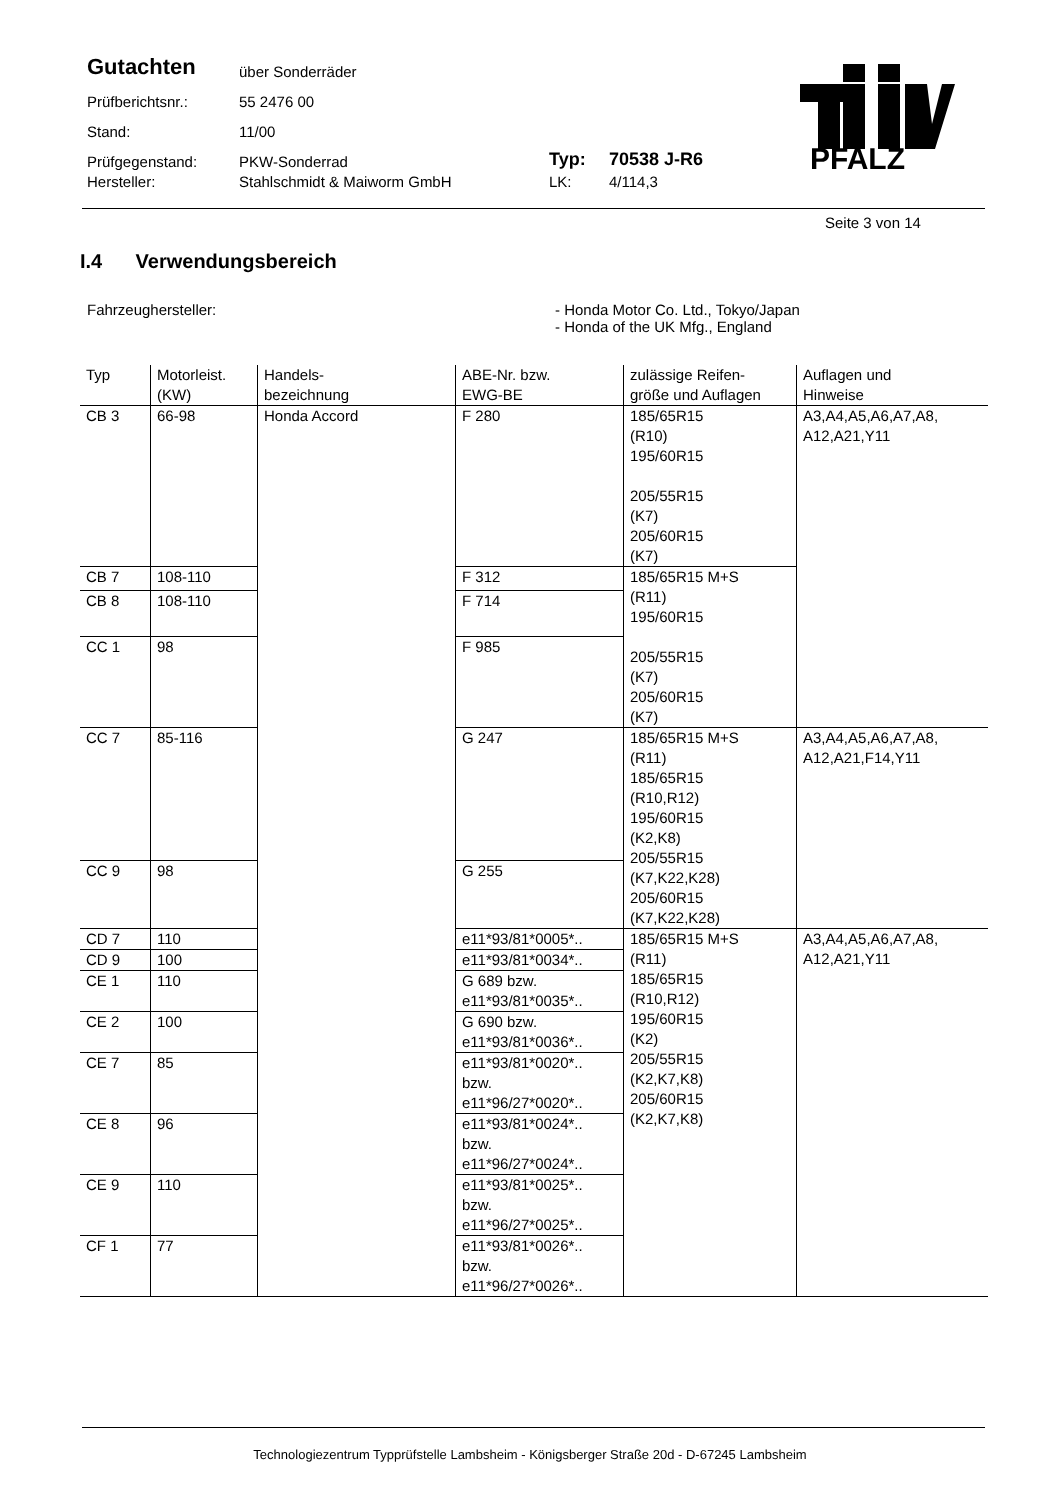Gutachten über Sonderräder
Prüfberichtsnr.: 55 2476 00
Stand: 11/00
Prüfgegenstand: PKW-Sonderrad Typ: 70538 J-R6
Hersteller: Stahlschmidt & Maiworm GmbH LK: 4/114,3
PFALZ
Seite 3 von 14
I.4 Verwendungsbereich
Fahrzeughersteller: - Honda Motor Co. Ltd., Tokyo/Japan
- Honda of the UK Mfg., England
| Typ | Motorleist. (KW) | Handels- bezeichnung | ABE-Nr. bzw. EWG-BE | zulässige Reifen- größe und Auflagen | Auflagen und Hinweise |
| --- | --- | --- | --- | --- | --- |
| CB 3 | 66-98 | Honda Accord | F 280 | 185/65R15 (R10) 195/60R15 205/55R15 (K7) 205/60R15 (K7) | A3,A4,A5,A6,A7,A8, A12,A21,Y11 |
| CB 7 | 108-110 | | F 312 | 185/65R15 M+S (R11) 195/60R15 205/55R15 (K7) 205/60R15 (K7) | |
| CB 8 | 108-110 | | F 714 | | |
| CC 1 | 98 | | F 985 | | |
| CC 7 | 85-116 | | G 247 | 185/65R15 M+S (R11) 185/65R15 (R10,R12) 195/60R15 (K2,K8) 205/55R15 (K7,K22,K28) 205/60R15 (K7,K22,K28) | A3,A4,A5,A6,A7,A8, A12,A21,F14,Y11 |
| CC 9 | 98 | | G 255 | | |
| CD 7 | 110 | | e11*93/81*0005*.. | 185/65R15 M+S (R11) 185/65R15 (R10,R12) 195/60R15 (K2) 205/55R15 (K2,K7,K8) 205/60R15 (K2,K7,K8) | A3,A4,A5,A6,A7,A8, A12,A21,Y11 |
| CD 9 | 100 | | e11*93/81*0034*.. | | |
| CE 1 | 110 | | G 689 bzw. e11*93/81*0035*.. | | |
| CE 2 | 100 | | G 690 bzw. e11*93/81*0036*.. | | |
| CE 7 | 85 | | e11*93/81*0020*.. bzw. e11*96/27*0020*.. | | |
| CE 8 | 96 | | e11*93/81*0024*.. bzw. e11*96/27*0024*.. | | |
| CE 9 | 110 | | e11*93/81*0025*.. bzw. e11*96/27*0025*.. | | |
| CF 1 | 77 | | e11*93/81*0026*.. bzw. e11*96/27*0026*.. | | |
Technologiezentrum Typprüfstelle Lambsheim - Königsberger Straße 20d - D-67245 Lambsheim